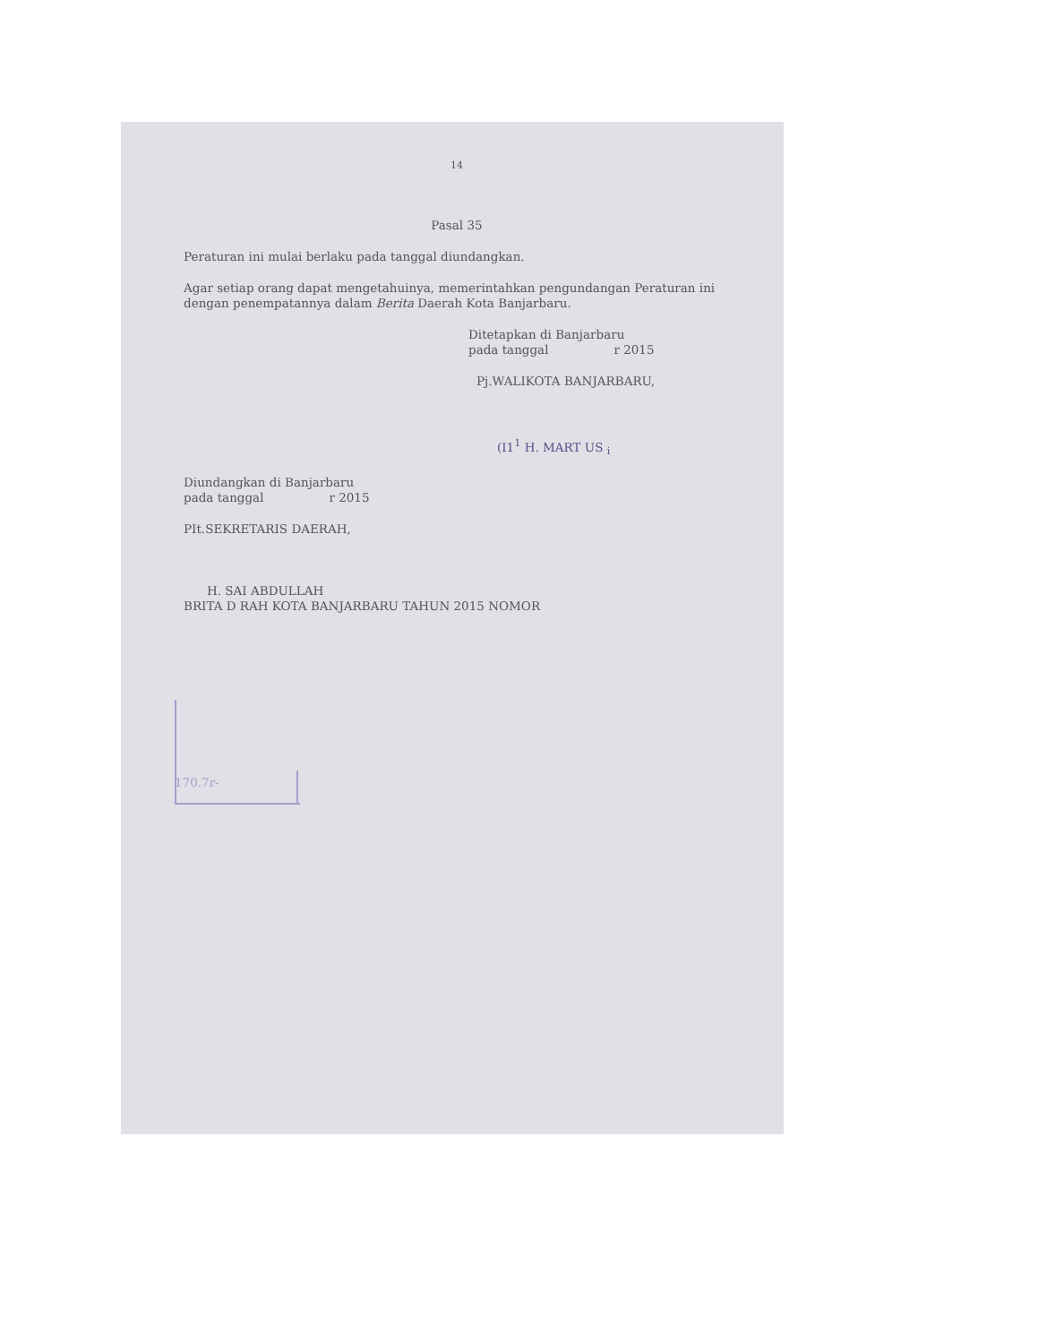14
Pasal 35
Peraturan ini mulai berlaku pada tanggal diundangkan.
Agar setiap orang dapat mengetahuinya, memerintahkan pengundangan Peraturan ini dengan penempatannya dalam Berita Daerah Kota Banjarbaru.
Ditetapkan di Banjarbaru
pada tanggal r 2015
Pj.WALIKOTA BANJARBARU,
(I1<sup>1</sup> H. MART US <sub>i</sub>
Diundangkan di Banjarbaru
pada tanggal r 2015
PIt.SEKRETARIS DAERAH,
H. SAI ABDULLAH
BRITA D RAH KOTA BANJARBARU TAHUN 2015 NOMOR
170.7r-